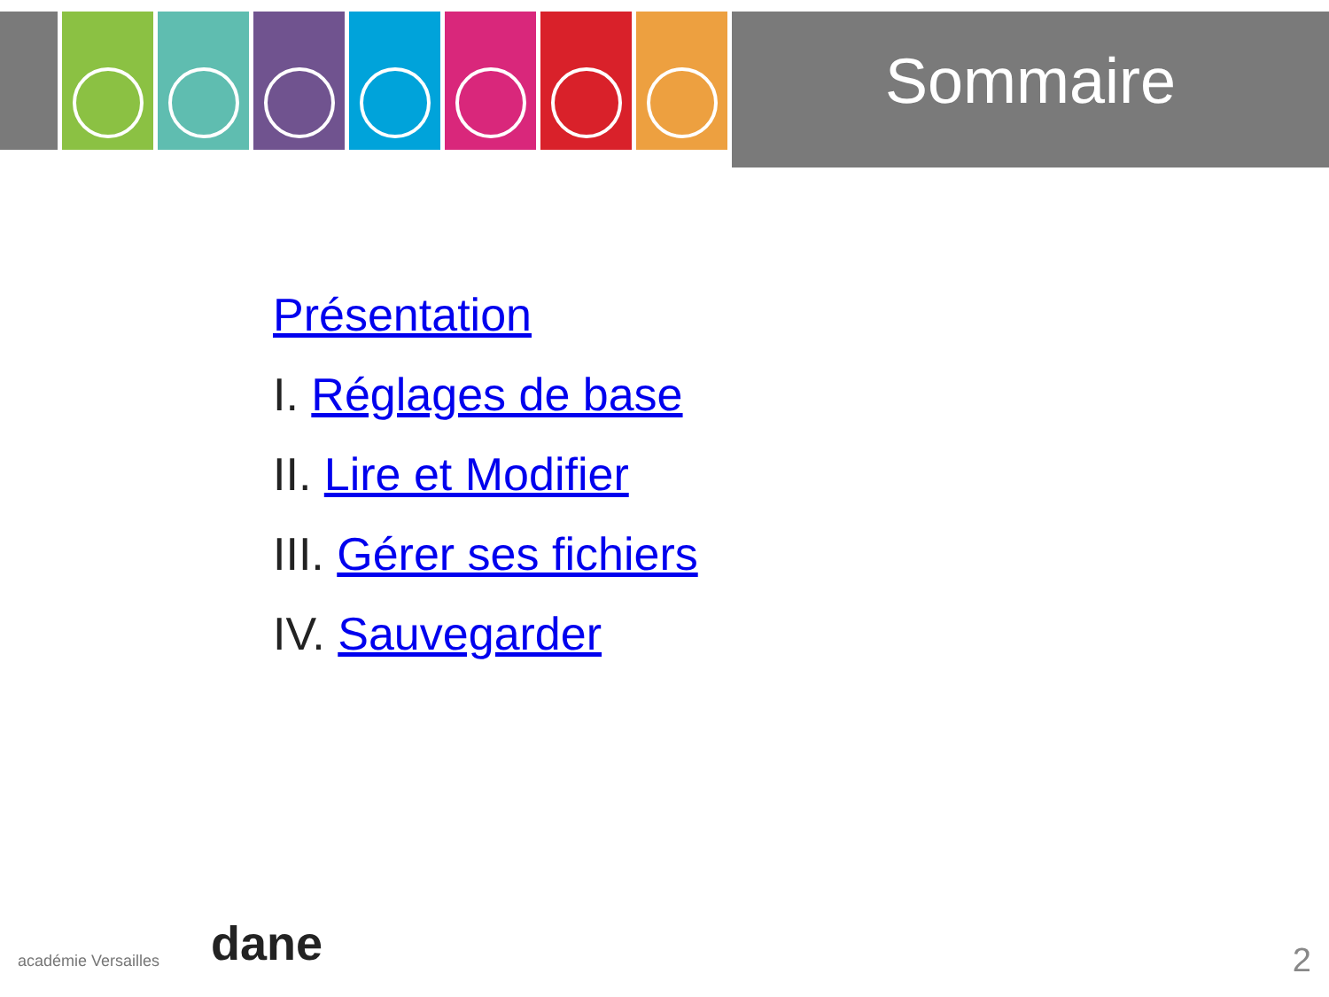Sommaire
Présentation
I. Réglages de base
II. Lire et Modifier
III. Gérer ses fichiers
IV. Sauvegarder
académie Versailles dane 2